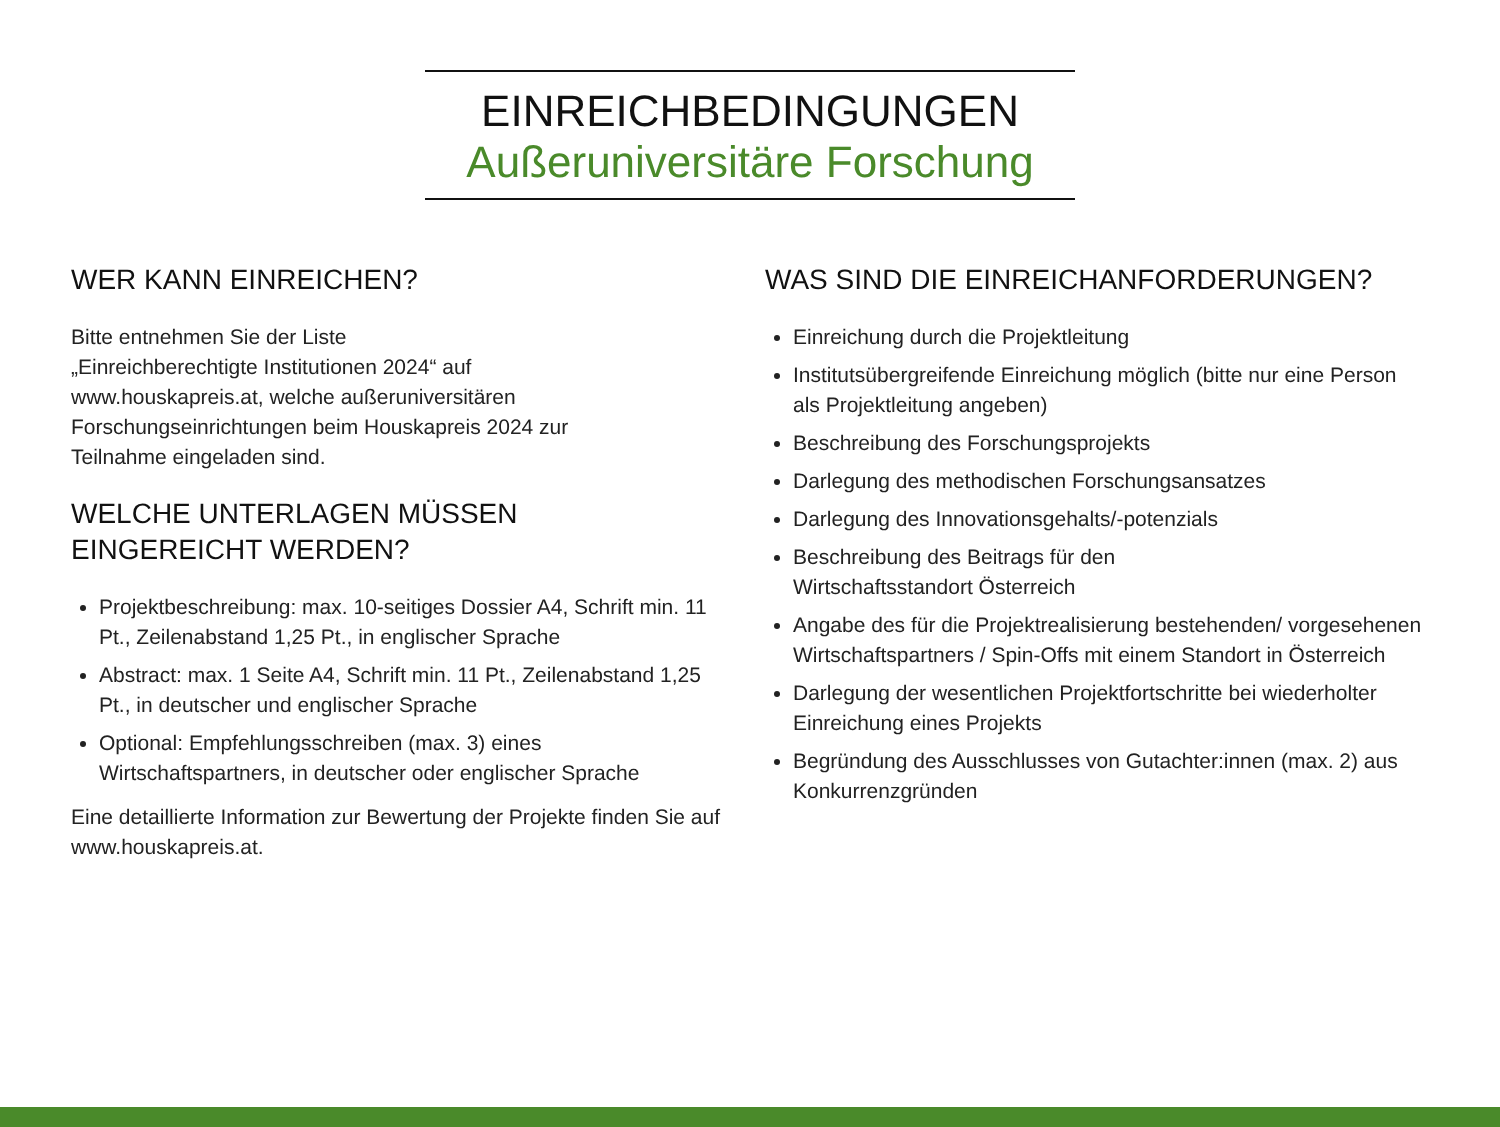EINREICHBEDINGUNGEN
Außeruniversitäre Forschung
WER KANN EINREICHEN?
Bitte entnehmen Sie der Liste
„Einreichberechtigte Institutionen 2024“ auf
www.houskapreis.at, welche außeruniversitären
Forschungseinrichtungen beim Houskapreis 2024 zur
Teilnahme eingeladen sind.
WELCHE UNTERLAGEN MÜSSEN
EINGEREICHT WERDEN?
Projektbeschreibung: max. 10-seitiges Dossier A4, Schrift min. 11 Pt., Zeilenabstand 1,25 Pt., in englischer Sprache
Abstract: max. 1 Seite A4, Schrift min. 11 Pt., Zeilenabstand 1,25 Pt., in deutscher und englischer Sprache
Optional: Empfehlungsschreiben (max. 3) eines Wirtschaftspartners, in deutscher oder englischer Sprache
Eine detaillierte Information zur Bewertung der Projekte finden Sie auf www.houskapreis.at.
WAS SIND DIE EINREICHANFORDERUNGEN?
Einreichung durch die Projektleitung
Institutsübergreifende Einreichung möglich (bitte nur eine Person als Projektleitung angeben)
Beschreibung des Forschungsprojekts
Darlegung des methodischen Forschungsansatzes
Darlegung des Innovationsgehalts/-potenzials
Beschreibung des Beitrags für den
Wirtschaftsstandort Österreich
Angabe des für die Projektrealisierung bestehenden/ vorgesehenen Wirtschaftspartners / Spin-Offs mit einem Standort in Österreich
Darlegung der wesentlichen Projektfortschritte bei wiederholter Einreichung eines Projekts
Begründung des Ausschlusses von Gutachter:innen (max. 2) aus Konkurrenzgründen